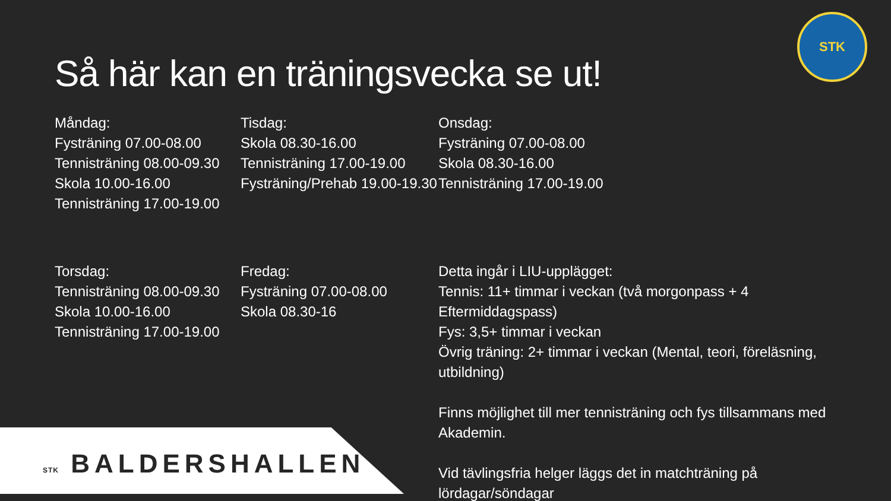Så här kan en träningsvecka se ut!
STK
Måndag:
Fysträning 07.00-08.00
Tennisträning 08.00-09.30
Skola 10.00-16.00
Tennisträning 17.00-19.00
Tisdag:
Skola 08.30-16.00
Tennisträning 17.00-19.00
Fysträning/Prehab 19.00-19.30
Onsdag:
Fysträning 07.00-08.00
Skola 08.30-16.00
Tennisträning 17.00-19.00
Torsdag:
Tennisträning 08.00-09.30
Skola 10.00-16.00
Tennisträning 17.00-19.00
Fredag:
Fysträning 07.00-08.00
Skola 08.30-16
Detta ingår i LIU-upplägget:
Tennis: 11+ timmar i veckan (två morgonpass + 4 Eftermiddagspass)
Fys: 3,5+ timmar i veckan
Övrig träning: 2+ timmar i veckan (Mental, teori, föreläsning, utbildning)
Finns möjlighet till mer tennisträning och fys tillsammans med Akademin.
Vid tävlingsfria helger läggs det in matchträning på lördagar/söndagar
STK BALDERSHALLEN